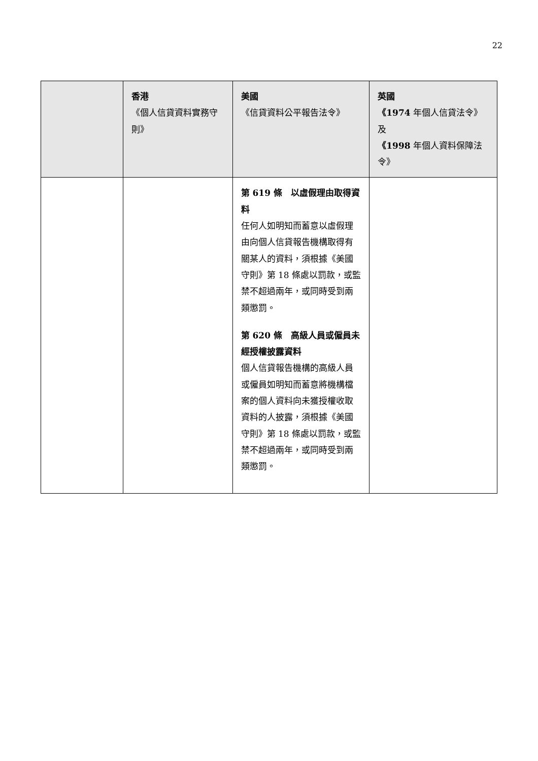22
| | 香港 《個人信貸資料實務守則》 | 美國 《信貸資料公平報告法令》 | 英國 《1974 年個人信貸法令》及 《1998 年個人資料保障法令》 |
| --- | --- | --- | --- |
| | | 第 619 條 以虛假理由取得資料 任何人如明知而蓄意以虛假理由向個人信貸報告機構取得有關某人的資料，須根據《美國守則》第 18 條處以罰款，或監禁不超過兩年，或同時受到兩類懲罰。 第 620 條 高級人員或僱員未經授權披露資料 個人信貸報告機構的高級人員或僱員如明知而蓄意將機構檔案的個人資料向未獲授權收取資料的人披露，須根據《美國守則》第 18 條處以罰款，或監禁不超過兩年，或同時受到兩類懲罰。 | |